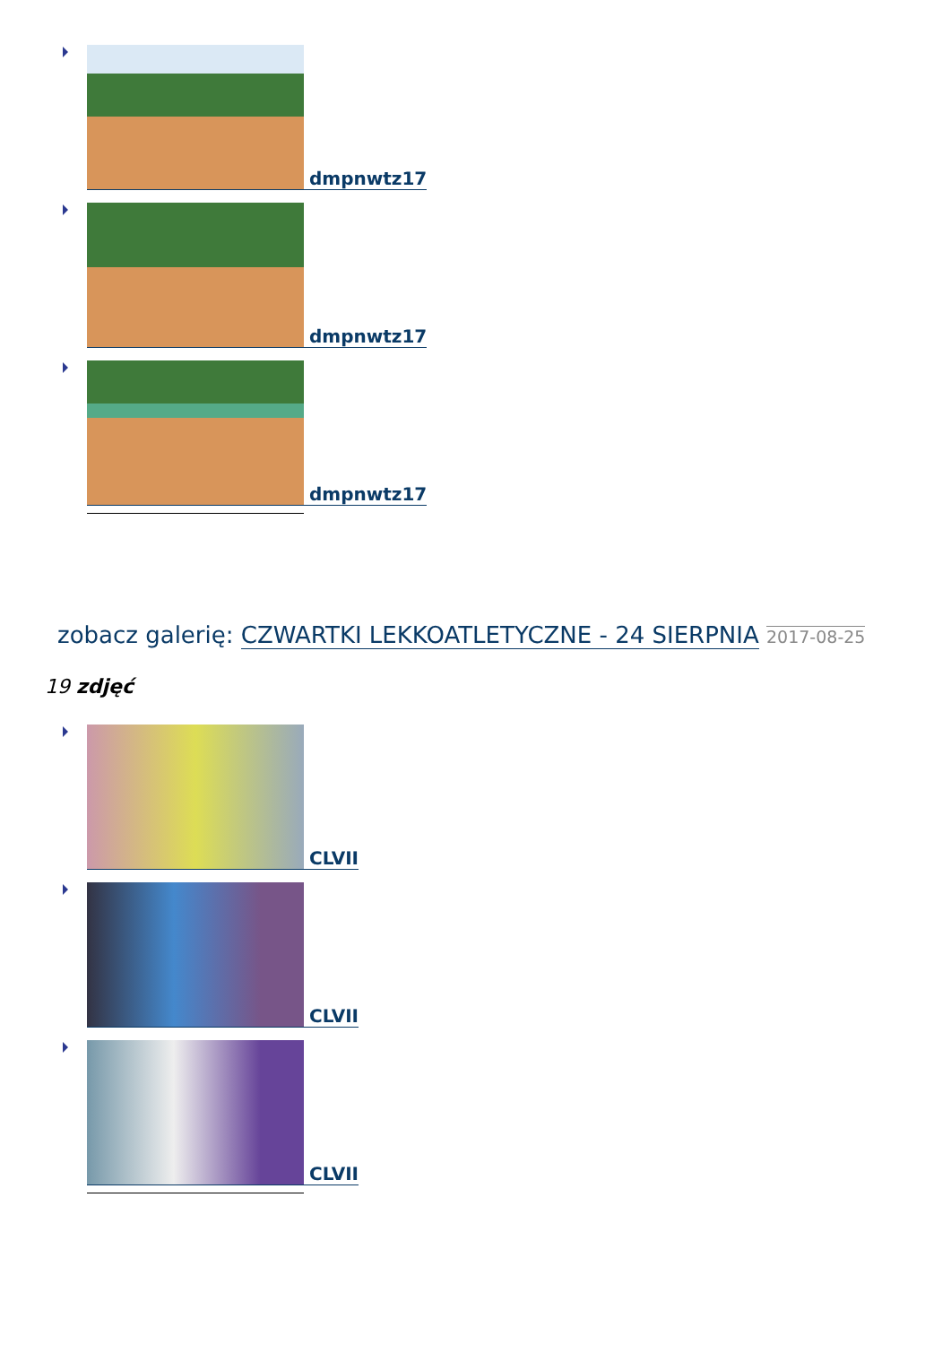dmpnwtz17
dmpnwtz17
dmpnwtz17
zobacz galerię: CZWARTKI LEKKOATLETYCZNE - 24 SIERPNIA 2017-08-25
19 zdjęć
CLVII
CLVII
CLVII